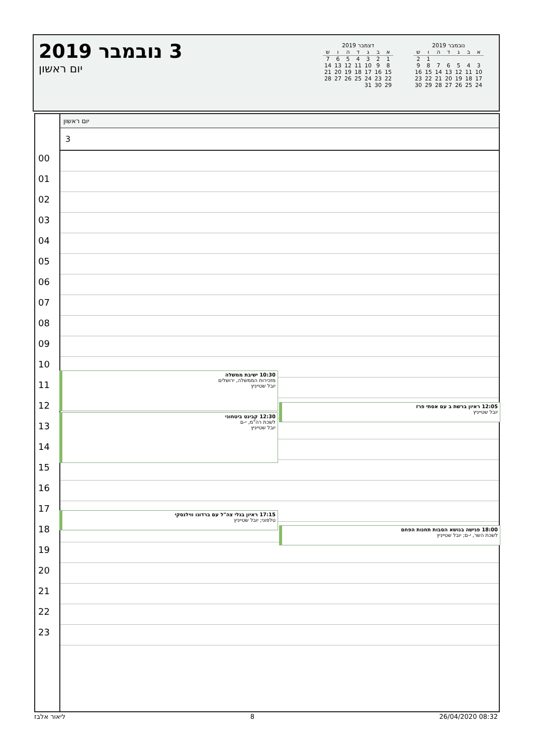3 נובמבר 2019
יום ראשון
נובמבר 2019
| א | ב | ג | ד | ה | ו | ש |
| --- | --- | --- | --- | --- | --- | --- |
| | | | | | 1 | 2 |
| 3 | 4 | 5 | 6 | 7 | 8 | 9 |
| 10 | 11 | 12 | 13 | 14 | 15 | 16 |
| 17 | 18 | 19 | 20 | 21 | 22 | 23 |
| 24 | 25 | 26 | 27 | 28 | 29 | 30 |
דצמבר 2019
| א | ב | ג | ד | ה | ו | ש |
| --- | --- | --- | --- | --- | --- | --- |
| 1 | 2 | 3 | 4 | 5 | 6 | 7 |
| 8 | 9 | 10 | 11 | 12 | 13 | 14 |
| 15 | 16 | 17 | 18 | 19 | 20 | 21 |
| 22 | 23 | 24 | 25 | 26 | 27 | 28 |
| 29 | 30 | 31 | | | | |
יום ראשון
3
00
01
02
03
04
05
06
07
08
09
10
11
12
13
14
15
16
17
18
19
20
21
22
23
10:30 ישיבת ממשלה
מזכירות הממשלה, ירושלים
יובל שטייניץ
12:30 קבינט ביטחוני
לשכת רה"מ, י-ם
יובל שטייניץ
12:05 ראיון ברשת ב עם אסתי פרז
יובל שטייניץ
17:15 ראיון בגלי צה"ל עם ברדוגו ווילנסקי
טלפוני; יובל שטייניץ
18:00 פגישה בנושא הסבות תחנות הפחם
לשכת השר, י-ם; יובל שטייניץ
ליאור אלבז 8 26/04/2020 08:32